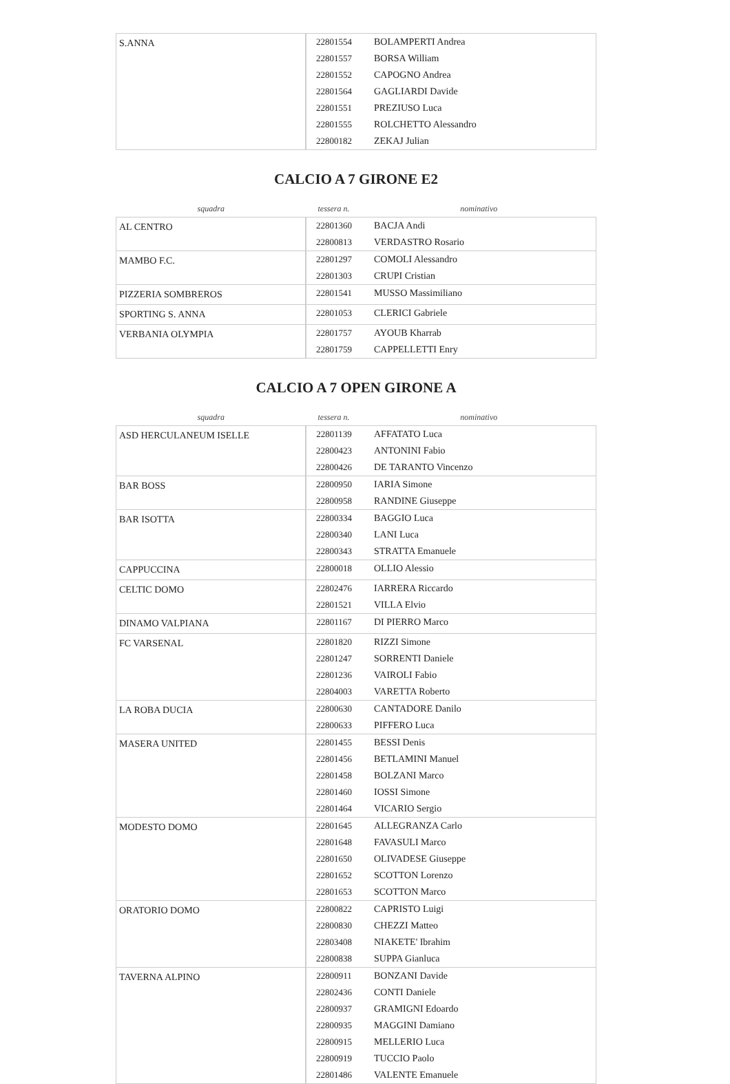| S.ANNA | 22801554 | BOLAMPERTI Andrea |
| | 22801557 | BORSA William |
| | 22801552 | CAPOGNO Andrea |
| | 22801564 | GAGLIARDI Davide |
| | 22801551 | PREZIUSO Luca |
| | 22801555 | ROLCHETTO Alessandro |
| | 22800182 | ZEKAJ Julian |
CALCIO A 7 GIRONE E2
| squadra | tessera n. | nominativo |
| --- | --- | --- |
| AL CENTRO | 22801360 | BACJA Andi |
| | 22800813 | VERDASTRO Rosario |
| MAMBO F.C. | 22801297 | COMOLI Alessandro |
| | 22801303 | CRUPI Cristian |
| PIZZERIA SOMBREROS | 22801541 | MUSSO Massimiliano |
| SPORTING S. ANNA | 22801053 | CLERICI Gabriele |
| VERBANIA OLYMPIA | 22801757 | AYOUB Kharrab |
| | 22801759 | CAPPELLETTI Enry |
CALCIO A 7 OPEN GIRONE A
| squadra | tessera n. | nominativo |
| --- | --- | --- |
| ASD HERCULANEUM ISELLE | 22801139 | AFFATATO Luca |
| | 22800423 | ANTONINI Fabio |
| | 22800426 | DE TARANTO Vincenzo |
| BAR BOSS | 22800950 | IARIA Simone |
| | 22800958 | RANDINE Giuseppe |
| BAR ISOTTA | 22800334 | BAGGIO Luca |
| | 22800340 | LANI Luca |
| | 22800343 | STRATTA Emanuele |
| CAPPUCCINA | 22800018 | OLLIO Alessio |
| CELTIC DOMO | 22802476 | IARRERA Riccardo |
| | 22801521 | VILLA Elvio |
| DINAMO VALPIANA | 22801167 | DI PIERRO Marco |
| FC VARSENAL | 22801820 | RIZZI Simone |
| | 22801247 | SORRENTI Daniele |
| | 22801236 | VAIROLI Fabio |
| | 22804003 | VARETTA Roberto |
| LA ROBA DUCIA | 22800630 | CANTADORE Danilo |
| | 22800633 | PIFFERO Luca |
| MASERA UNITED | 22801455 | BESSI Denis |
| | 22801456 | BETLAMINI Manuel |
| | 22801458 | BOLZANI Marco |
| | 22801460 | IOSSI Simone |
| | 22801464 | VICARIO Sergio |
| MODESTO DOMO | 22801645 | ALLEGRANZA Carlo |
| | 22801648 | FAVASULI Marco |
| | 22801650 | OLIVADESE Giuseppe |
| | 22801652 | SCOTTON Lorenzo |
| | 22801653 | SCOTTON Marco |
| ORATORIO DOMO | 22800822 | CAPRISTO Luigi |
| | 22800830 | CHEZZI Matteo |
| | 22803408 | NIAKETE' Ibrahim |
| | 22800838 | SUPPA Gianluca |
| TAVERNA ALPINO | 22800911 | BONZANI Davide |
| | 22802436 | CONTI Daniele |
| | 22800937 | GRAMIGNI Edoardo |
| | 22800935 | MAGGINI Damiano |
| | 22800915 | MELLERIO Luca |
| | 22800919 | TUCCIO Paolo |
| | 22801486 | VALENTE Emanuele |